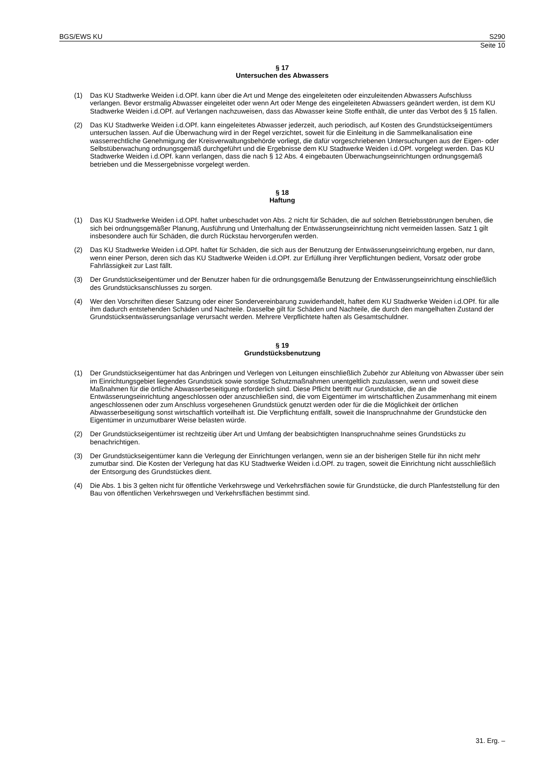BGS/EWS KU S290
Seite 10
§ 17
Untersuchen des Abwassers
(1) Das KU Stadtwerke Weiden i.d.OPf. kann über die Art und Menge des eingeleiteten oder einzuleitenden Abwassers Aufschluss verlangen. Bevor erstmalig Abwasser eingeleitet oder wenn Art oder Menge des eingeleiteten Abwassers geändert werden, ist dem KU Stadtwerke Weiden i.d.OPf. auf Verlangen nachzuweisen, dass das Abwasser keine Stoffe enthält, die unter das Verbot des § 15 fallen.
(2) Das KU Stadtwerke Weiden i.d.OPf. kann eingeleitetes Abwasser jederzeit, auch periodisch, auf Kosten des Grundstückseigentümers untersuchen lassen. Auf die Überwachung wird in der Regel verzichtet, soweit für die Einleitung in die Sammelkanalisation eine wasserrechtliche Genehmigung der Kreisverwaltungsbehörde vorliegt, die dafür vorgeschriebenen Untersuchungen aus der Eigen- oder Selbstüberwachung ordnungsgemäß durchgeführt und die Ergebnisse dem KU Stadtwerke Weiden i.d.OPf. vorgelegt werden. Das KU Stadtwerke Weiden i.d.OPf. kann verlangen, dass die nach § 12 Abs. 4 eingebauten Überwachungseinrichtungen ordnungsgemäß betrieben und die Messergebnisse vorgelegt werden.
§ 18
Haftung
(1) Das KU Stadtwerke Weiden i.d.OPf. haftet unbeschadet von Abs. 2 nicht für Schäden, die auf solchen Betriebsstörungen beruhen, die sich bei ordnungsgemäßer Planung, Ausführung und Unterhaltung der Entwässerungseinrichtung nicht vermeiden lassen. Satz 1 gilt insbesondere auch für Schäden, die durch Rückstau hervorgerufen werden.
(2) Das KU Stadtwerke Weiden i.d.OPf. haftet für Schäden, die sich aus der Benutzung der Entwässerungseinrichtung ergeben, nur dann, wenn einer Person, deren sich das KU Stadtwerke Weiden i.d.OPf. zur Erfüllung ihrer Verpflichtungen bedient, Vorsatz oder grobe Fahrlässigkeit zur Last fällt.
(3) Der Grundstückseigentümer und der Benutzer haben für die ordnungsgemäße Benutzung der Entwässerungseinrichtung einschließlich des Grundstücksanschlusses zu sorgen.
(4) Wer den Vorschriften dieser Satzung oder einer Sondervereinbarung zuwiderhandelt, haftet dem KU Stadtwerke Weiden i.d.OPf. für alle ihm dadurch entstehenden Schäden und Nachteile. Dasselbe gilt für Schäden und Nachteile, die durch den mangelhaften Zustand der Grundstücksentwässerungsanlage verursacht werden. Mehrere Verpflichtete haften als Gesamtschuldner.
§ 19
Grundstücksbenutzung
(1) Der Grundstückseigentümer hat das Anbringen und Verlegen von Leitungen einschließlich Zubehör zur Ableitung von Abwasser über sein im Einrichtungsgebiet liegendes Grundstück sowie sonstige Schutzmaßnahmen unentgeltlich zuzulassen, wenn und soweit diese Maßnahmen für die örtliche Abwasserbeseitigung erforderlich sind. Diese Pflicht betrifft nur Grundstücke, die an die Entwässerungseinrichtung angeschlossen oder anzuschließen sind, die vom Eigentümer im wirtschaftlichen Zusammenhang mit einem angeschlossenen oder zum Anschluss vorgesehenen Grundstück genutzt werden oder für die die Möglichkeit der örtlichen Abwasserbeseitigung sonst wirtschaftlich vorteilhaft ist. Die Verpflichtung entfällt, soweit die Inanspruchnahme der Grundstücke den Eigentümer in unzumutbarer Weise belasten würde.
(2) Der Grundstückseigentümer ist rechtzeitig über Art und Umfang der beabsichtigten Inanspruchnahme seines Grundstücks zu benachrichtigen.
(3) Der Grundstückseigentümer kann die Verlegung der Einrichtungen verlangen, wenn sie an der bisherigen Stelle für ihn nicht mehr zumutbar sind. Die Kosten der Verlegung hat das KU Stadtwerke Weiden i.d.OPf. zu tragen, soweit die Einrichtung nicht ausschließlich der Entsorgung des Grundstückes dient.
(4) Die Abs. 1 bis 3 gelten nicht für öffentliche Verkehrswege und Verkehrsflächen sowie für Grundstücke, die durch Planfeststellung für den Bau von öffentlichen Verkehrswegen und Verkehrsflächen bestimmt sind.
31. Erg. –